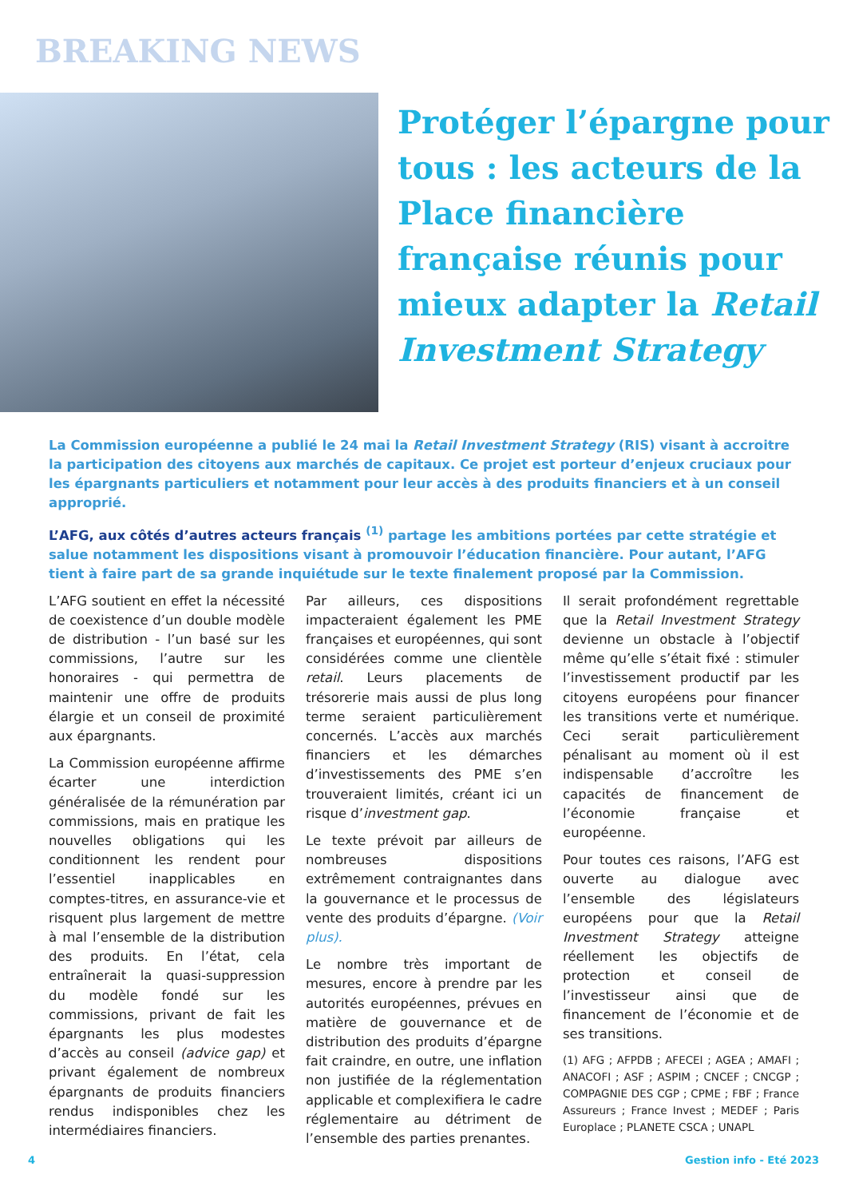BREAKING NEWS
Protéger l’épargne pour tous : les acteurs de la Place financière française réunis pour mieux adapter la Retail Investment Strategy
La Commission européenne a publié le 24 mai la Retail Investment Strategy (RIS) visant à accroitre la participation des citoyens aux marchés de capitaux. Ce projet est porteur d’enjeux cruciaux pour les épargnants particuliers et notamment pour leur accès à des produits financiers et à un conseil approprié.
L’AFG, aux côtés d’autres acteurs français <sup>(1)</sup> partage les ambitions portées par cette stratégie et salue notamment les dispositions visant à promouvoir l’éducation financière. Pour autant, l’AFG tient à faire part de sa grande inquiétude sur le texte finalement proposé par la Commission.
L’AFG soutient en effet la nécessité de coexistence d’un double modèle de distribution - l’un basé sur les commissions, l’autre sur les honoraires - qui permettra de maintenir une offre de produits élargie et un conseil de proximité aux épargnants.
La Commission européenne affirme écarter une interdiction généralisée de la rémunération par commissions, mais en pratique les nouvelles obligations qui les conditionnent les rendent pour l’essentiel inapplicables en comptes-titres, en assurance-vie et risquent plus largement de mettre à mal l’ensemble de la distribution des produits. En l’état, cela entraînerait la quasi-suppression du modèle fondé sur les commissions, privant de fait les épargnants les plus modestes d’accès au conseil (advice gap) et privant également de nombreux épargnants de produits financiers rendus indisponibles chez les intermédiaires financiers.
Par ailleurs, ces dispositions impacteraient également les PME françaises et européennes, qui sont considérées comme une clientèle retail. Leurs placements de trésorerie mais aussi de plus long terme seraient particulièrement concernés. L’accès aux marchés financiers et les démarches d’investissements des PME s’en trouveraient limités, créant ici un risque d’investment gap.
Le texte prévoit par ailleurs de nombreuses dispositions extrêmement contraignantes dans la gouvernance et le processus de vente des produits d’épargne. (Voir plus).
Le nombre très important de mesures, encore à prendre par les autorités européennes, prévues en matière de gouvernance et de distribution des produits d’épargne fait craindre, en outre, une inflation non justifiée de la réglementation applicable et complexifiera le cadre réglementaire au détriment de l’ensemble des parties prenantes.
Il serait profondément regrettable que la Retail Investment Strategy devienne un obstacle à l’objectif même qu’elle s’était fixé : stimuler l’investissement productif par les citoyens européens pour financer les transitions verte et numérique. Ceci serait particulièrement pénalisant au moment où il est indispensable d’accroître les capacités de financement de l’économie française et européenne.
Pour toutes ces raisons, l’AFG est ouverte au dialogue avec l’ensemble des législateurs européens pour que la Retail Investment Strategy atteigne réellement les objectifs de protection et conseil de l’investisseur ainsi que de financement de l’économie et de ses transitions.
(1) AFG ; AFPDB ; AFECEI ; AGEA ; AMAFI ; ANACOFI ; ASF ; ASPIM ; CNCEF ; CNCGP ; COMPAGNIE DES CGP ; CPME ; FBF ; France Assureurs ; France Invest ; MEDEF ; Paris Europlace ; PLANETE CSCA ; UNAPL
4 Gestion info - Eté 2023